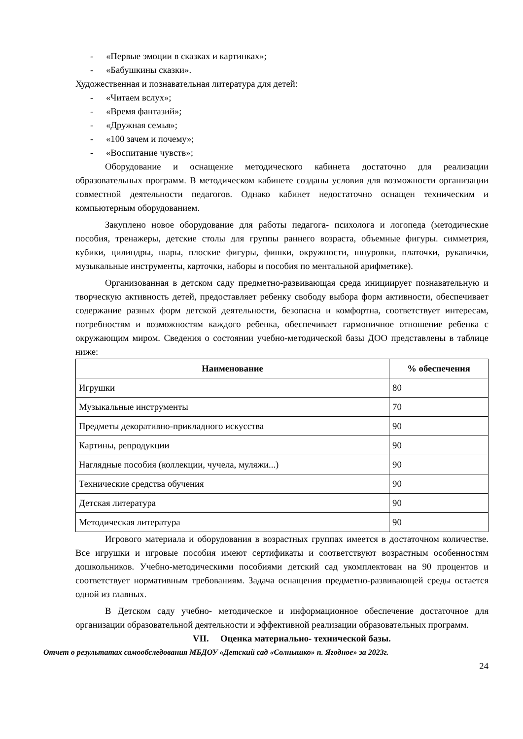- «Первые эмоции в сказках и картинках»;
- «Бабушкины сказки».
Художественная и познавательная литература для детей:
- «Читаем вслух»;
- «Время фантазий»;
- «Дружная семья»;
- «100 зачем и почему»;
- «Воспитание чувств»;
Оборудование и оснащение методического кабинета достаточно для реализации образовательных программ. В методическом кабинете созданы условия для возможности организации совместной деятельности педагогов. Однако кабинет недостаточно оснащен техническим и компьютерным оборудованием.
Закуплено новое оборудование для работы педагога- психолога и логопеда (методические пособия, тренажеры, детские столы для группы раннего возраста, объемные фигуры. симметрия, кубики, цилиндры, шары, плоские фигуры, фишки, окружности, шнуровки, платочки, рукавички, музыкальные инструменты, карточки, наборы и пособия по ментальной арифметике).
Организованная в детском саду предметно-развивающая среда инициирует познавательную и творческую активность детей, предоставляет ребенку свободу выбора форм активности, обеспечивает содержание разных форм детской деятельности, безопасна и комфортна, соответствует интересам, потребностям и возможностям каждого ребенка, обеспечивает гармоничное отношение ребенка с окружающим миром. Сведения о состоянии учебно-методической базы ДОО представлены в таблице ниже:
| Наименование | % обеспечения |
| --- | --- |
| Игрушки | 80 |
| Музыкальные инструменты | 70 |
| Предметы декоративно-прикладного искусства | 90 |
| Картины, репродукции | 90 |
| Наглядные пособия (коллекции, чучела, муляжи...) | 90 |
| Технические средства обучения | 90 |
| Детская литература | 90 |
| Методическая литература | 90 |
Игрового материала и оборудования в возрастных группах имеется в достаточном количестве. Все игрушки и игровые пособия имеют сертификаты и соответствуют возрастным особенностям дошкольников. Учебно-методическими пособиями детский сад укомплектован на 90 процентов и соответствует нормативным требованиям. Задача оснащения предметно-развивающей среды остается одной из главных.
В Детском саду учебно- методическое и информационное обеспечение достаточное для организации образовательной деятельности и эффективной реализации образовательных программ.
VII. Оценка материально- технической базы.
Отчет о результатах самообследования МБДОУ «Детский сад «Солнышко» п. Ягодное» за 2023г.
24